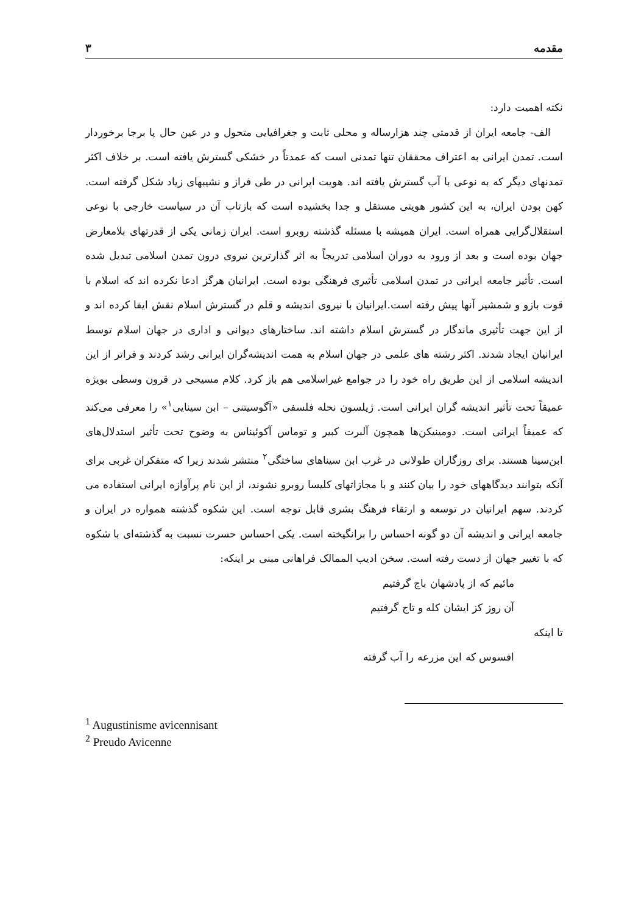مقدمه ۳
نکته اهمیت دارد:
الف- جامعه ایران از قدمتی چند هزارساله و محلی ثابت و جغرافیایی متحول و در عین حال پا برجا برخوردار است. تمدن ایرانی به اعتراف محققان تنها تمدنی است که عمدتاً در خشکی گسترش یافته است. بر خلاف اکثر تمدنهای دیگر که به نوعی با آب گسترش یافته اند. هویت ایرانی در طی فراز و نشیبهای زیاد شکل گرفته است. کهن بودن ایران، به این کشور هویتی مستقل و جدا بخشیده است که بازتاب آن در سیاست خارجی با نوعی استقلال‌گرایی همراه است. ایران همیشه با مسئله گذشته روبرو است. ایران زمانی یکی از قدرتهای بلامعارض جهان بوده است و بعد از ورود به دوران اسلامی تدریجاً به اثر گذارترین نیروی درون تمدن اسلامی تبدیل شده است. تأثیر جامعه ایرانی در تمدن اسلامی تأثیری فرهنگی بوده است. ایرانیان هرگز ادعا نکرده اند که اسلام با قوت بازو و شمشیر آنها پیش رفته است.ایرانیان با نیروی اندیشه و قلم در گسترش اسلام نقش ایفا کرده اند و از این جهت تأثیری ماندگار در گسترش اسلام داشته اند. ساختارهای دیوانی و اداری در جهان اسلام توسط ایرانیان ایجاد شدند. اکثر رشته های علمی در جهان اسلام به همت اندیشه‌گران ایرانی رشد کردند و فراتر از این اندیشه اسلامی از این طریق راه خود را در جوامع غیراسلامی هم باز کرد. کلام مسیحی در قرون وسطی بویژه عمیقاً تحت تأثیر اندیشه گران ایرانی است. ژیلسون نحله فلسفی «آگوسیتنی – ابن سینایی<sup>۱</sup>» را معرفی می‌کند که عمیقاً ایرانی است. دومینیکن‌ها همچون آلبرت کبیر و توماس آکوئیناس به وضوح تحت تأثیر استدلال‌های ابن‌سینا هستند. برای روزگاران طولانی در غرب ابن سیناهای ساختگی<sup>۲</sup> منتشر شدند زیرا که متفکران غربی برای آنکه بتوانند دیدگاههای خود را بیان کنند و با مجازاتهای کلیسا روبرو نشوند، از این نام پرآوازه ایرانی استفاده می کردند. سهم ایرانیان در توسعه و ارتقاء فرهنگ بشری قابل توجه است. این شکوه گذشته همواره در ایران و جامعه ایرانی و اندیشه آن دو گونه احساس را برانگیخته است. یکی احساس حسرت نسبت به گذشته‌ای با شکوه که با تغییر جهان از دست رفته است. سخن ادیب الممالک فراهانی مبنی بر اینکه:
مائیم که از پادشهان باج گرفتیم
آن روز کز ایشان کله و تاج گرفتیم
تا اینکه
افسوس که این مزرعه را آب گرفته
<sup>1</sup> Augustinisme avicennisant
<sup>2</sup> Preudo Avicenne